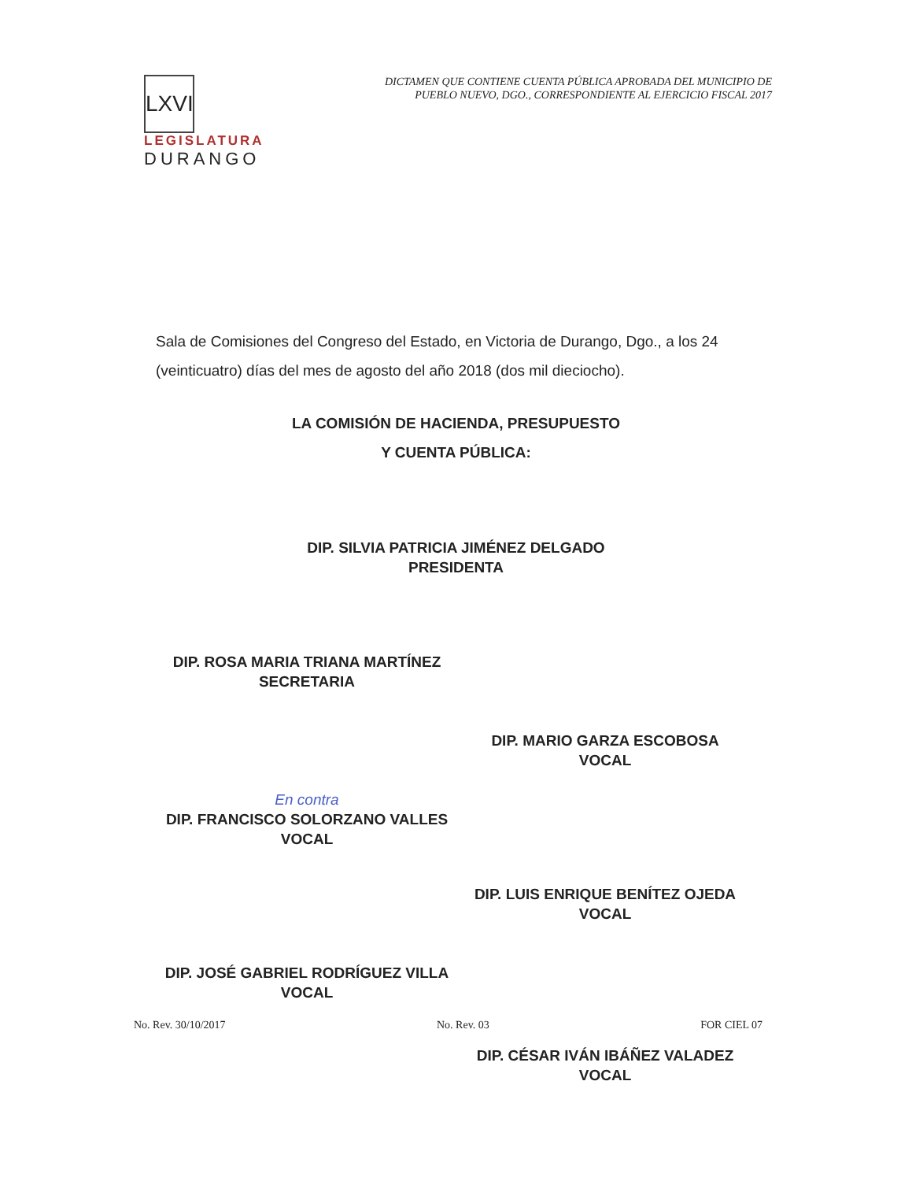LXVI
LEGISLATURA
DURANGO
DICTAMEN QUE CONTIENE CUENTA PÚBLICA APROBADA DEL MUNICIPIO DE
PUEBLO NUEVO, DGO., CORRESPONDIENTE AL EJERCICIO FISCAL 2017
Sala de Comisiones del Congreso del Estado, en Victoria de Durango, Dgo., a los 24 (veinticuatro) días del mes de agosto del año 2018 (dos mil dieciocho).
LA COMISIÓN DE HACIENDA, PRESUPUESTO
Y CUENTA PÚBLICA:
DIP. SILVIA PATRICIA JIMÉNEZ DELGADO
PRESIDENTA
DIP. ROSA MARIA TRIANA MARTÍNEZ
SECRETARIA
DIP. MARIO GARZA ESCOBOSA
VOCAL
En contra
DIP. FRANCISCO SOLORZANO VALLES
VOCAL
DIP. LUIS ENRIQUE BENÍTEZ OJEDA
VOCAL
DIP. JOSÉ GABRIEL RODRÍGUEZ VILLA
VOCAL
DIP. CÉSAR IVÁN IBÁÑEZ VALADEZ
VOCAL
No. Rev. 30/10/2017 No. Rev. 03 FOR CIEL 07